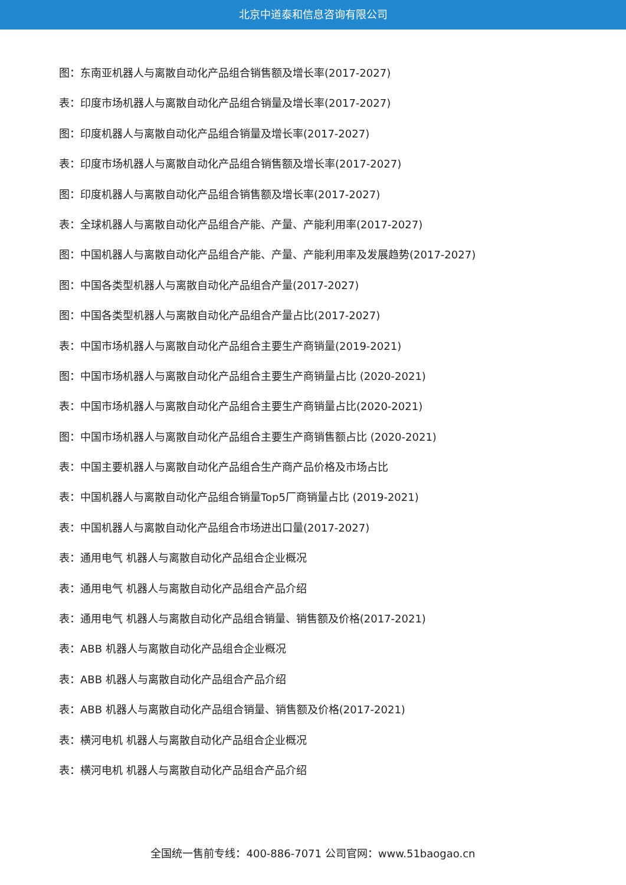北京中道泰和信息咨询有限公司
图：东南亚机器人与离散自动化产品组合销售额及增长率(2017-2027)
表：印度市场机器人与离散自动化产品组合销量及增长率(2017-2027)
图：印度机器人与离散自动化产品组合销量及增长率(2017-2027)
表：印度市场机器人与离散自动化产品组合销售额及增长率(2017-2027)
图：印度机器人与离散自动化产品组合销售额及增长率(2017-2027)
表：全球机器人与离散自动化产品组合产能、产量、产能利用率(2017-2027)
图：中国机器人与离散自动化产品组合产能、产量、产能利用率及发展趋势(2017-2027)
图：中国各类型机器人与离散自动化产品组合产量(2017-2027)
图：中国各类型机器人与离散自动化产品组合产量占比(2017-2027)
表：中国市场机器人与离散自动化产品组合主要生产商销量(2019-2021)
图：中国市场机器人与离散自动化产品组合主要生产商销量占比 (2020-2021)
表：中国市场机器人与离散自动化产品组合主要生产商销量占比(2020-2021)
图：中国市场机器人与离散自动化产品组合主要生产商销售额占比 (2020-2021)
表：中国主要机器人与离散自动化产品组合生产商产品价格及市场占比
表：中国机器人与离散自动化产品组合销量Top5厂商销量占比 (2019-2021)
表：中国机器人与离散自动化产品组合市场进出口量(2017-2027)
表：通用电气 机器人与离散自动化产品组合企业概况
表：通用电气 机器人与离散自动化产品组合产品介绍
表：通用电气 机器人与离散自动化产品组合销量、销售额及价格(2017-2021)
表：ABB 机器人与离散自动化产品组合企业概况
表：ABB 机器人与离散自动化产品组合产品介绍
表：ABB 机器人与离散自动化产品组合销量、销售额及价格(2017-2021)
表：横河电机 机器人与离散自动化产品组合企业概况
表：横河电机 机器人与离散自动化产品组合产品介绍
全国统一售前专线：400-886-7071 公司官网：www.51baogao.cn